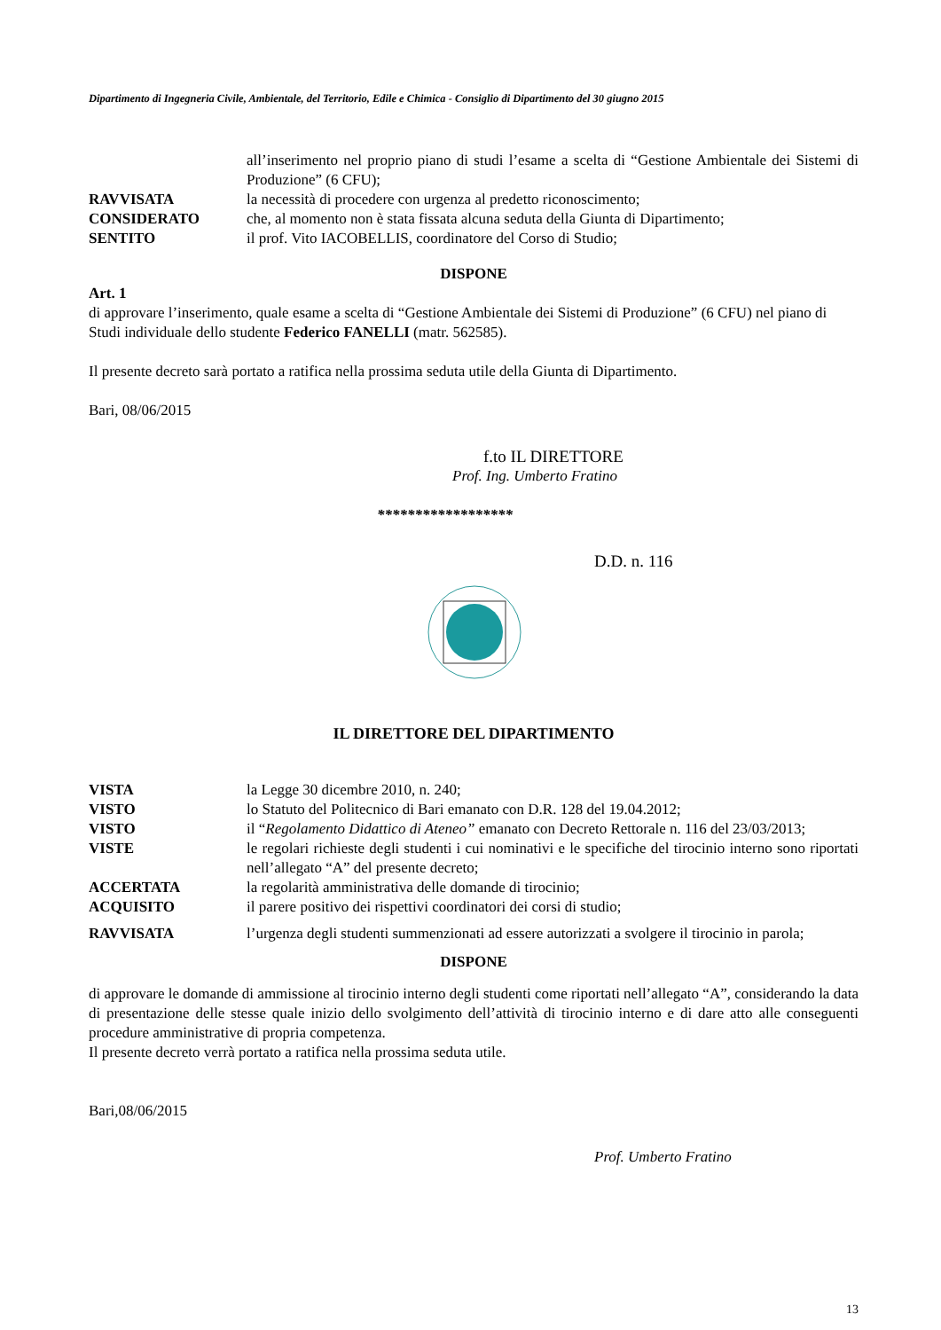Dipartimento di Ingegneria Civile, Ambientale, del Territorio, Edile e Chimica - Consiglio di Dipartimento del 30 giugno 2015
all’inserimento nel proprio piano di studi l’esame a scelta di “Gestione Ambientale dei Sistemi di Produzione” (6 CFU);
RAVVISATA la necessità di procedere con urgenza al predetto riconoscimento;
CONSIDERATO che, al momento non è stata fissata alcuna seduta della Giunta di Dipartimento;
SENTITO il prof. Vito IACOBELLIS, coordinatore del Corso di Studio;
DISPONE
Art. 1
di approvare l’inserimento, quale esame a scelta di “Gestione Ambientale dei Sistemi di Produzione” (6 CFU) nel piano di Studi individuale dello studente Federico FANELLI (matr. 562585).
Il presente decreto sarà portato a ratifica nella prossima seduta utile della Giunta di Dipartimento.
Bari, 08/06/2015
f.to IL DIRETTORE
Prof. Ing. Umberto Fratino
******************
D.D. n. 116
IL DIRETTORE DEL DIPARTIMENTO
VISTA la Legge 30 dicembre 2010, n. 240;
VISTO lo Statuto del Politecnico di Bari emanato con D.R. 128 del 19.04.2012;
VISTO il “Regolamento Didattico di Ateneo” emanato con Decreto Rettorale n. 116 del 23/03/2013;
VISTE le regolari richieste degli studenti i cui nominativi e le specifiche del tirocinio interno sono riportati nell’allegato “A” del presente decreto;
ACCERTATA la regolarità amministrativa delle domande di tirocinio;
ACQUISITO il parere positivo dei rispettivi coordinatori dei corsi di studio;
RAVVISATA l’urgenza degli studenti summenzionati ad essere autorizzati a svolgere il tirocinio in parola;
DISPONE
di approvare le domande di ammissione al tirocinio interno degli studenti come riportati nell’allegato “A”, considerando la data di presentazione delle stesse quale inizio dello svolgimento dell’attività di tirocinio interno e di dare atto alle conseguenti procedure amministrative di propria competenza.
Il presente decreto verrà portato a ratifica nella prossima seduta utile.
Bari,08/06/2015
Prof. Umberto Fratino
13